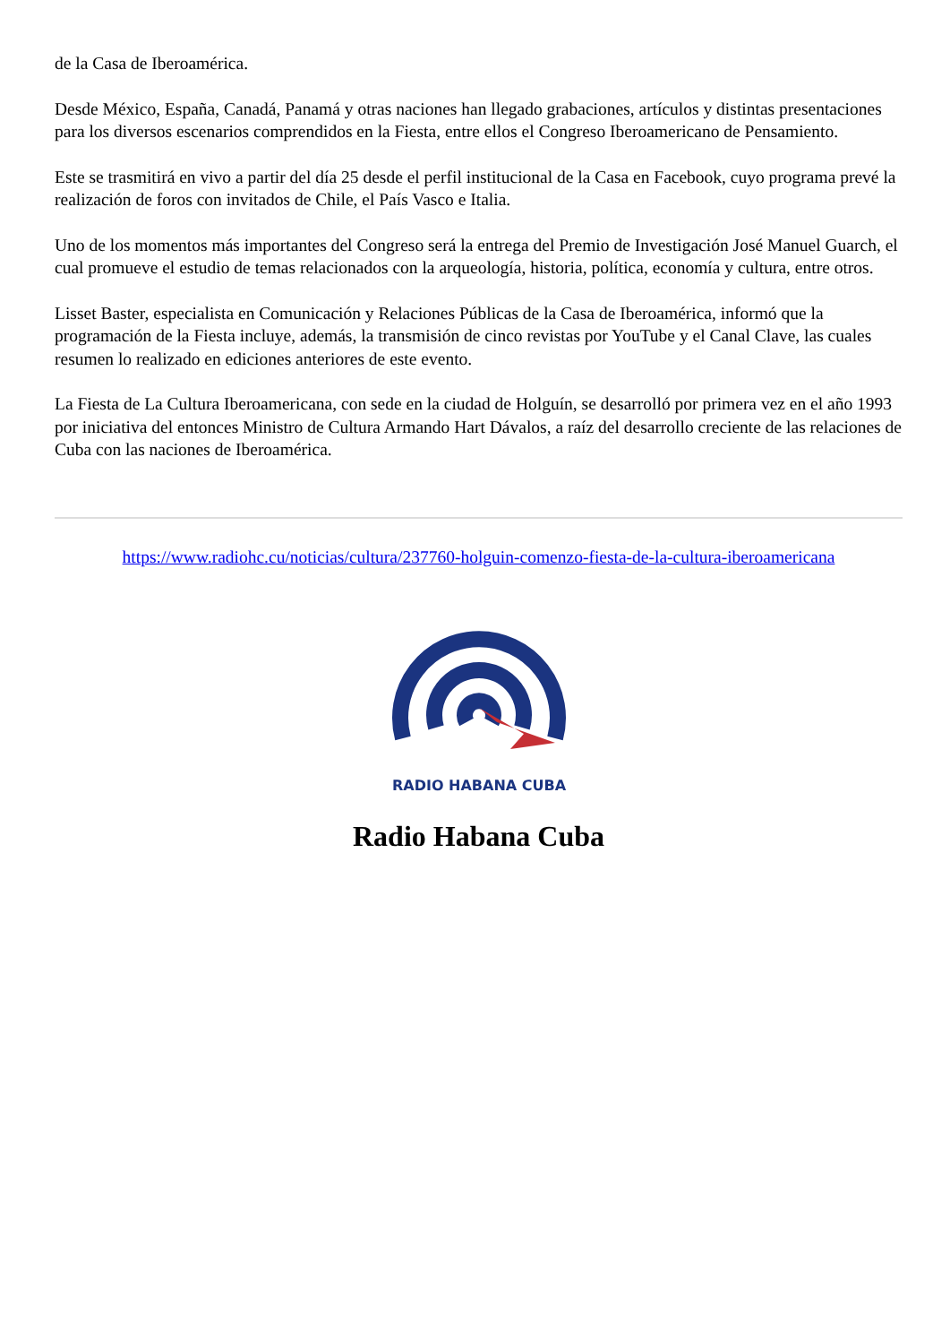de la Casa de Iberoamérica.
Desde México, España, Canadá, Panamá y otras naciones han llegado grabaciones, artículos y distintas presentaciones para los diversos escenarios comprendidos en la Fiesta, entre ellos el Congreso Iberoamericano de Pensamiento.
Este se trasmitirá en vivo a partir del día 25 desde el perfil institucional de la Casa en Facebook, cuyo programa prevé la realización de foros con invitados de Chile, el País Vasco e Italia.
Uno de los momentos más importantes del Congreso será la entrega del Premio de Investigación José Manuel Guarch, el cual promueve el estudio de temas relacionados con la arqueología, historia, política, economía y cultura, entre otros.
Lisset Baster, especialista en Comunicación y Relaciones Públicas de la Casa de Iberoamérica, informó que la programación de la Fiesta incluye, además, la transmisión de cinco revistas por YouTube y el Canal Clave, las cuales resumen lo realizado en ediciones anteriores de este evento.
La Fiesta de La Cultura Iberoamericana, con sede en la ciudad de Holguín, se desarrolló por primera vez en el año 1993 por iniciativa del entonces Ministro de Cultura Armando Hart Dávalos, a raíz del desarrollo creciente de las relaciones de Cuba con las naciones de Iberoamérica.
https://www.radiohc.cu/noticias/cultura/237760-holguin-comenzo-fiesta-de-la-cultura-iberoamericana
RADIO HABANA CUBA
Radio Habana Cuba